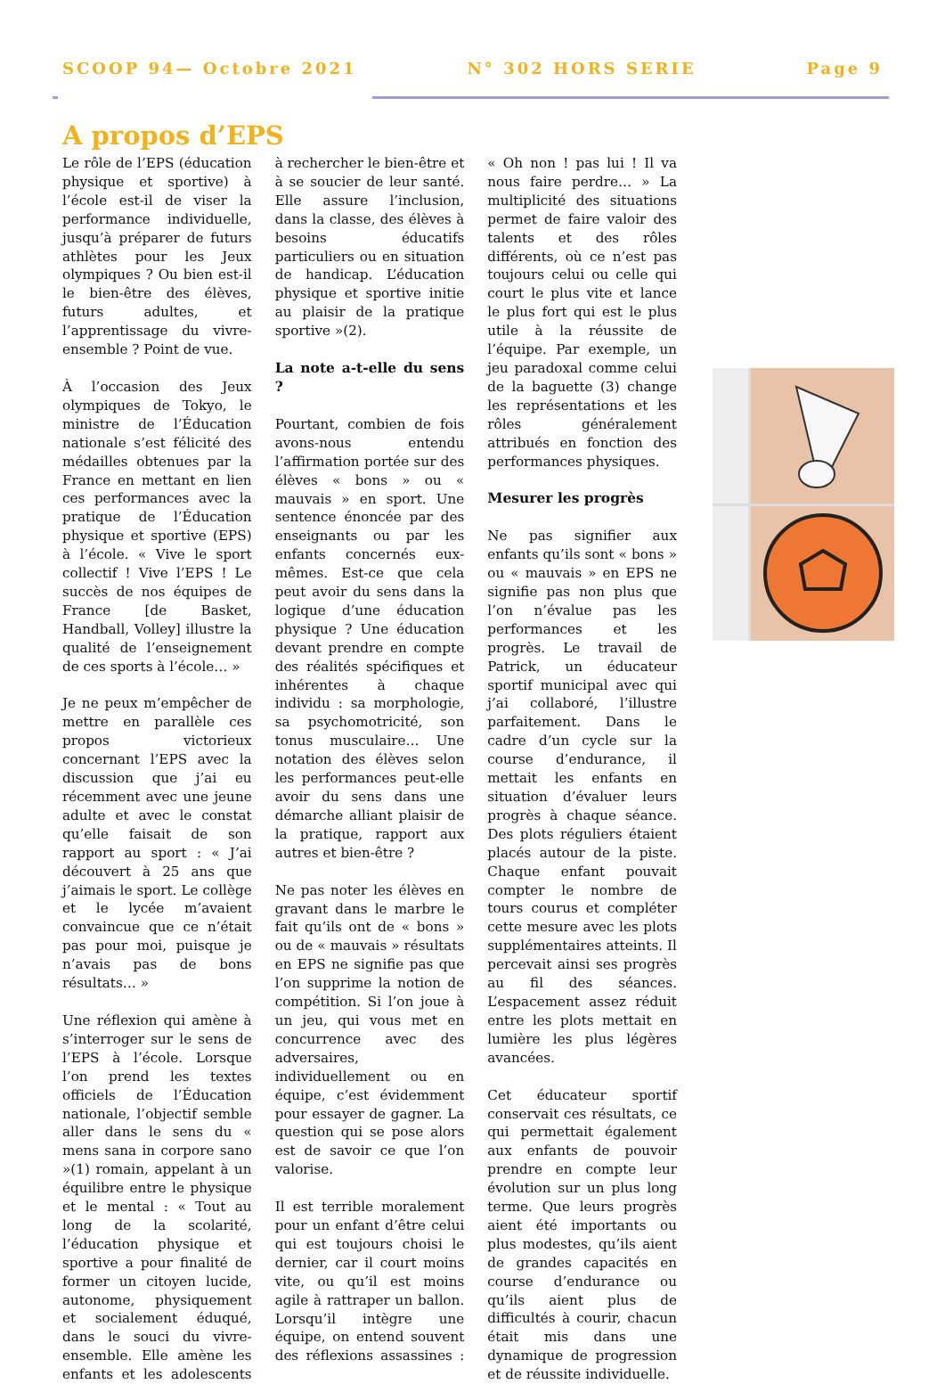SCOOP 94— Octobre 2021 N° 302 HORS SERIE Page 9
A propos d’EPS
Le rôle de l’EPS (éducation physique et sportive) à l’école est-il de viser la performance individuelle, jusqu’à préparer de futurs athlètes pour les Jeux olympiques ? Ou bien est-il le bien-être des élèves, futurs adultes, et l’apprentissage du vivre-ensemble ? Point de vue.
À l’occasion des Jeux olympiques de Tokyo, le ministre de l’Éducation nationale s’est félicité des médailles obtenues par la France en mettant en lien ces performances avec la pratique de l’Éducation physique et sportive (EPS) à l’école. « Vive le sport collectif ! Vive l’EPS ! Le succès de nos équipes de France [de Basket, Handball, Volley] illustre la qualité de l’enseignement de ces sports à l’école… »
Je ne peux m’empêcher de mettre en parallèle ces propos victorieux concernant l’EPS avec la discussion que j’ai eu récemment avec une jeune adulte et avec le constat qu’elle faisait de son rapport au sport : « J’ai découvert à 25 ans que j’aimais le sport. Le collège et le lycée m’avaient convaincue que ce n’était pas pour moi, puisque je n’avais pas de bons résultats… »
Une réflexion qui amène à s’interroger sur le sens de l’EPS à l’école. Lorsque l’on prend les textes officiels de l’Éducation nationale, l’objectif semble aller dans le sens du « mens sana in corpore sano »(1) romain, appelant à un équilibre entre le physique et le mental : « Tout au long de la scolarité, l’éducation physique et sportive a pour finalité de former un citoyen lucide, autonome, physiquement et socialement éduqué, dans le souci du vivre-ensemble. Elle amène les enfants et les adolescents à rechercher le bien-être et à se soucier de leur santé. Elle assure l’inclusion, dans la classe, des élèves à besoins éducatifs particuliers ou en situation de handicap. L’éducation physique et sportive initie au plaisir de la pratique sportive »(2).
La note a-t-elle du sens ?
Pourtant, combien de fois avons-nous entendu l’affirmation portée sur des élèves « bons » ou « mauvais » en sport. Une sentence énoncée par des enseignants ou par les enfants concernés eux-mêmes. Est-ce que cela peut avoir du sens dans la logique d’une éducation physique ? Une éducation devant prendre en compte des réalités spécifiques et inhérentes à chaque individu : sa morphologie, sa psychomotricité, son tonus musculaire… Une notation des élèves selon les performances peut-elle avoir du sens dans une démarche alliant plaisir de la pratique, rapport aux autres et bien-être ?
Ne pas noter les élèves en gravant dans le marbre le fait qu’ils ont de « bons » ou de « mauvais » résultats en EPS ne signifie pas que l’on supprime la notion de compétition. Si l’on joue à un jeu, qui vous met en concurrence avec des adversaires, individuellement ou en équipe, c’est évidemment pour essayer de gagner. La question qui se pose alors est de savoir ce que l’on valorise.
Il est terrible moralement pour un enfant d’être celui qui est toujours choisi le dernier, car il court moins vite, ou qu’il est moins agile à rattraper un ballon. Lorsqu’il intègre une équipe, on entend souvent des réflexions assassines : « Oh non ! pas lui ! Il va nous faire perdre… » La multiplicité des situations permet de faire valoir des talents et des rôles différents, où ce n’est pas toujours celui ou celle qui court le plus vite et lance le plus fort qui est le plus utile à la réussite de l’équipe. Par exemple, un jeu paradoxal comme celui de la baguette (3) change les représentations et les rôles généralement attribués en fonction des performances physiques.
Mesurer les progrès
Ne pas signifier aux enfants qu’ils sont « bons » ou « mauvais » en EPS ne signifie pas non plus que l’on n’évalue pas les performances et les progrès. Le travail de Patrick, un éducateur sportif municipal avec qui j’ai collaboré, l’illustre parfaitement. Dans le cadre d’un cycle sur la course d’endurance, il mettait les enfants en situation d’évaluer leurs progrès à chaque séance. Des plots réguliers étaient placés autour de la piste. Chaque enfant pouvait compter le nombre de tours courus et compléter cette mesure avec les plots supplémentaires atteints. Il percevait ainsi ses progrès au fil des séances. L’espacement assez réduit entre les plots mettait en lumière les plus légères avancées.
Cet éducateur sportif conservait ces résultats, ce qui permettait également aux enfants de pouvoir prendre en compte leur évolution sur un plus long terme. Que leurs progrès aient été importants ou plus modestes, qu’ils aient de grandes capacités en course d’endurance ou qu’ils aient plus de difficultés à courir, chacun était mis dans une dynamique de progression et de réussite individuelle.